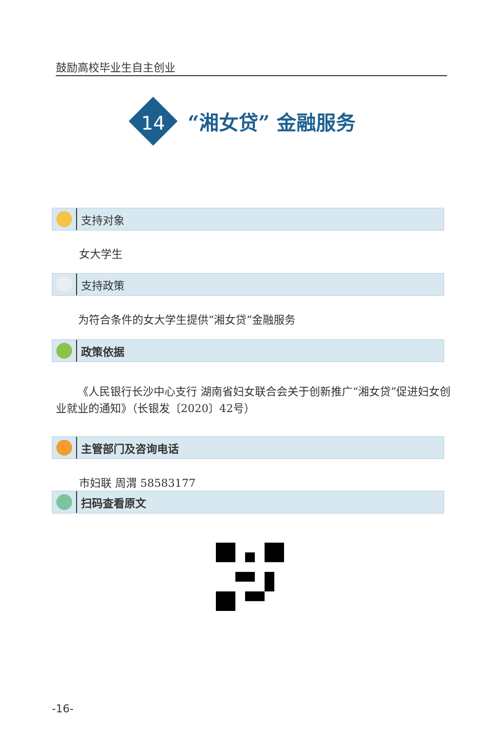鼓励高校毕业生自主创业
14
“湘女贷” 金融服务
支持对象
女大学生
支持政策
为符合条件的女大学生提供“湘女贷”金融服务
政策依据
《人民银行长沙中心支行 湖南省妇女联合会关于创新推广“湘女贷”促进妇女创业就业的通知》（长银发〔2020〕42号）
主管部门及咨询电话
市妇联 周渭 58583177
扫码查看原文
-16-